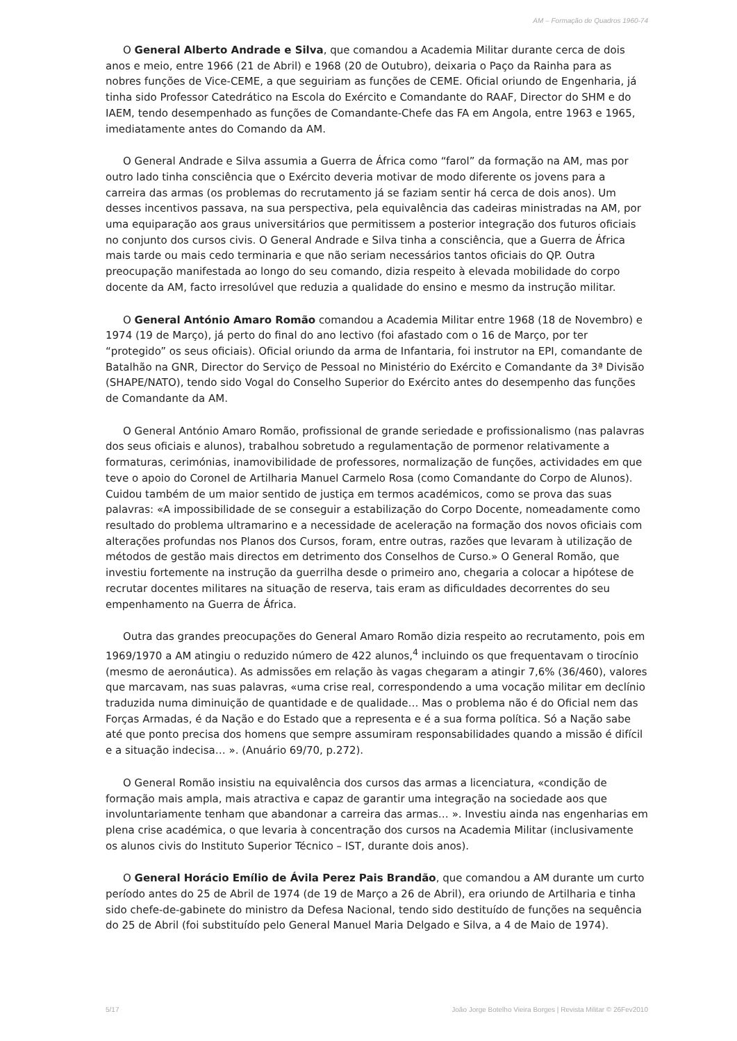AM – Formação de Quadros 1960-74
O General Alberto Andrade e Silva, que comandou a Academia Militar durante cerca de dois anos e meio, entre 1966 (21 de Abril) e 1968 (20 de Outubro), deixaria o Paço da Rainha para as nobres funções de Vice-CEME, a que seguiriam as funções de CEME. Oficial oriundo de Engenharia, já tinha sido Professor Catedrático na Escola do Exército e Comandante do RAAF, Director do SHM e do IAEM, tendo desempenhado as funções de Comandante-Chefe das FA em Angola, entre 1963 e 1965, imediatamente antes do Comando da AM.
O General Andrade e Silva assumia a Guerra de África como “farol” da formação na AM, mas por outro lado tinha consciência que o Exército deveria motivar de modo diferente os jovens para a carreira das armas (os problemas do recrutamento já se faziam sentir há cerca de dois anos). Um desses incentivos passava, na sua perspectiva, pela equivalência das cadeiras ministradas na AM, por uma equiparação aos graus universitários que permitissem a posterior integração dos futuros oficiais no conjunto dos cursos civis. O General Andrade e Silva tinha a consciência, que a Guerra de África mais tarde ou mais cedo terminaria e que não seriam necessários tantos oficiais do QP. Outra preocupação manifestada ao longo do seu comando, dizia respeito à elevada mobilidade do corpo docente da AM, facto irresolúvel que reduzia a qualidade do ensino e mesmo da instrução militar.
O General António Amaro Romão comandou a Academia Militar entre 1968 (18 de Novembro) e 1974 (19 de Março), já perto do final do ano lectivo (foi afastado com o 16 de Março, por ter “protegido” os seus oficiais). Oficial oriundo da arma de Infantaria, foi instrutor na EPI, comandante de Batalhão na GNR, Director do Serviço de Pessoal no Ministério do Exército e Comandante da 3ª Divisão (SHAPE/NATO), tendo sido Vogal do Conselho Superior do Exército antes do desempenho das funções de Comandante da AM.
O General António Amaro Romão, profissional de grande seriedade e profissionalismo (nas palavras dos seus oficiais e alunos), trabalhou sobretudo a regulamentação de pormenor relativamente a formaturas, cerimónias, inamovibilidade de professores, normalização de funções, actividades em que teve o apoio do Coronel de Artilharia Manuel Carmelo Rosa (como Comandante do Corpo de Alunos). Cuidou também de um maior sentido de justiça em termos académicos, como se prova das suas palavras: «A impossibilidade de se conseguir a estabilização do Corpo Docente, nomeadamente como resultado do problema ultramarino e a necessidade de aceleração na formação dos novos oficiais com alterações profundas nos Planos dos Cursos, foram, entre outras, razões que levaram à utilização de métodos de gestão mais directos em detrimento dos Conselhos de Curso.» O General Romão, que investiu fortemente na instrução da guerrilha desde o primeiro ano, chegaria a colocar a hipótese de recrutar docentes militares na situação de reserva, tais eram as dificuldades decorrentes do seu empenhamento na Guerra de África.
Outra das grandes preocupações do General Amaro Romão dizia respeito ao recrutamento, pois em 1969/1970 a AM atingiu o reduzido número de 422 alunos,<sup>4</sup> incluindo os que frequentavam o tirocínio (mesmo de aeronáutica). As admissões em relação às vagas chegaram a atingir 7,6% (36/460), valores que marcavam, nas suas palavras, «uma crise real, correspondendo a uma vocação militar em declínio traduzida numa diminuição de quantidade e de qualidade… Mas o problema não é do Oficial nem das Forças Armadas, é da Nação e do Estado que a representa e é a sua forma política. Só a Nação sabe até que ponto precisa dos homens que sempre assumiram responsabilidades quando a missão é difícil e a situação indecisa… ». (Anuário 69/70, p.272).
O General Romão insistiu na equivalência dos cursos das armas a licenciatura, «condição de formação mais ampla, mais atractiva e capaz de garantir uma integração na sociedade aos que involuntariamente tenham que abandonar a carreira das armas… ». Investiu ainda nas engenharias em plena crise académica, o que levaria à concentração dos cursos na Academia Militar (inclusivamente os alunos civis do Instituto Superior Técnico – IST, durante dois anos).
O General Horácio Emílio de Ávila Perez Pais Brandão, que comandou a AM durante um curto período antes do 25 de Abril de 1974 (de 19 de Março a 26 de Abril), era oriundo de Artilharia e tinha sido chefe-de-gabinete do ministro da Defesa Nacional, tendo sido destituído de funções na sequência do 25 de Abril (foi substituído pelo General Manuel Maria Delgado e Silva, a 4 de Maio de 1974).
5/17 João Jorge Botelho Vieira Borges | Revista Militar © 26Fev2010